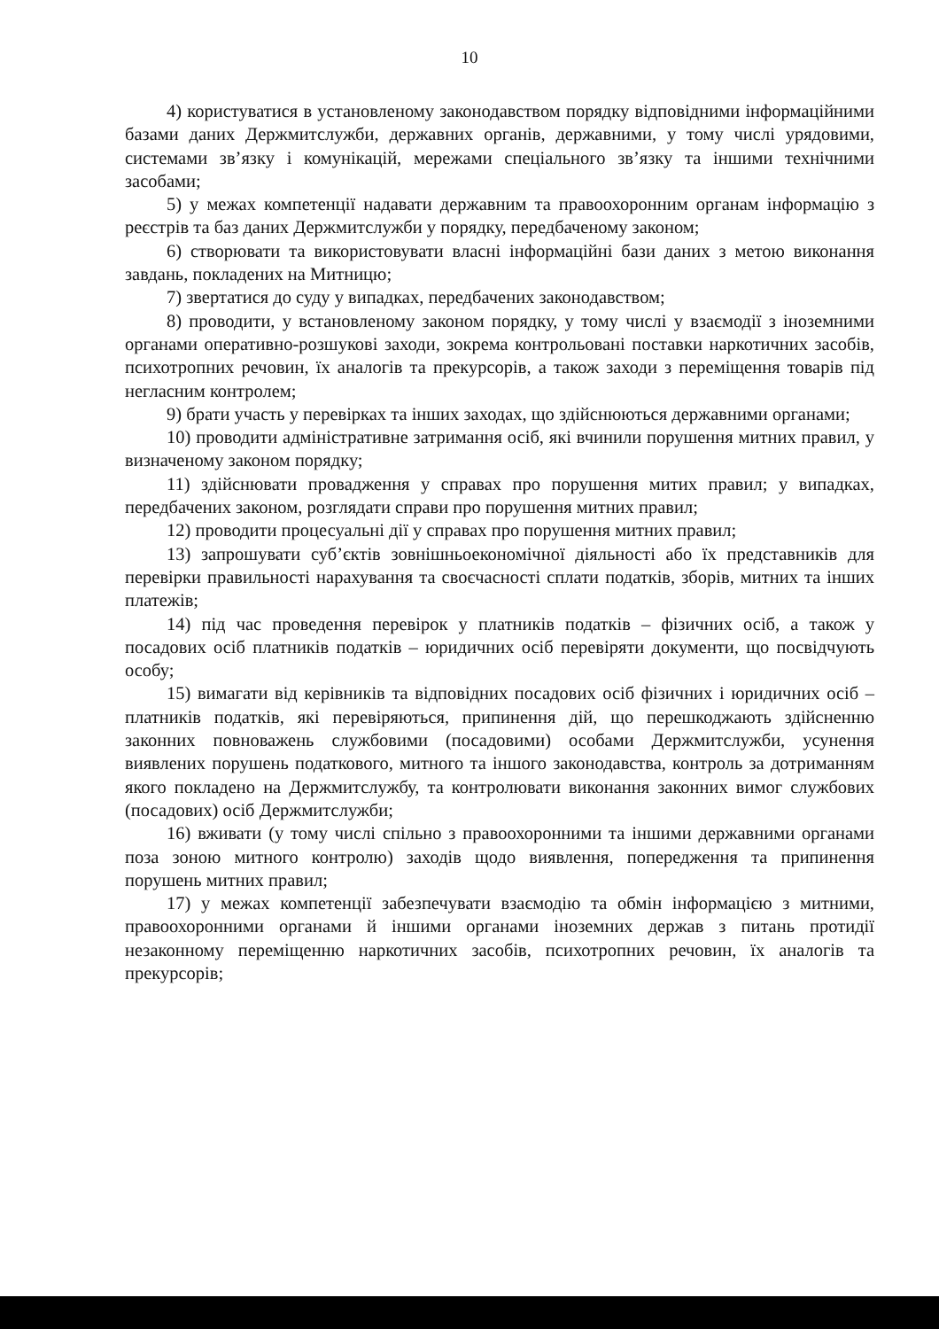10
4) користуватися в установленому законодавством порядку відповідними інформаційними базами даних Держмитслужби, державних органів, державними, у тому числі урядовими, системами зв’язку і комунікацій, мережами спеціального зв’язку та іншими технічними засобами;
5) у межах компетенції надавати державним та правоохоронним органам інформацію з реєстрів та баз даних Держмитслужби у порядку, передбаченому законом;
6) створювати та використовувати власні інформаційні бази даних з метою виконання завдань, покладених на Митницю;
7) звертатися до суду у випадках, передбачених законодавством;
8) проводити, у встановленому законом порядку, у тому числі у взаємодії з іноземними органами оперативно-розшукові заходи, зокрема контрольовані поставки наркотичних засобів, психотропних речовин, їх аналогів та прекурсорів, а також заходи з переміщення товарів під негласним контролем;
9) брати участь у перевірках та інших заходах, що здійснюються державними органами;
10) проводити адміністративне затримання осіб, які вчинили порушення митних правил, у визначеному законом порядку;
11) здійснювати провадження у справах про порушення митих правил; у випадках, передбачених законом, розглядати справи про порушення митних правил;
12) проводити процесуальні дії у справах про порушення митних правил;
13) запрошувати суб’єктів зовнішньоекономічної діяльності або їх представників для перевірки правильності нарахування та своєчасності сплати податків, зборів, митних та інших платежів;
14) під час проведення перевірок у платників податків – фізичних осіб, а також у посадових осіб платників податків – юридичних осіб перевіряти документи, що посвідчують особу;
15) вимагати від керівників та відповідних посадових осіб фізичних і юридичних осіб – платників податків, які перевіряються, припинення дій, що перешкоджають здійсненню законних повноважень службовими (посадовими) особами Держмитслужби, усунення виявлених порушень податкового, митного та іншого законодавства, контроль за дотриманням якого покладено на Держмитслужбу, та контролювати виконання законних вимог службових (посадових) осіб Держмитслужби;
16) вживати (у тому числі спільно з правоохоронними та іншими державними органами поза зоною митного контролю) заходів щодо виявлення, попередження та припинення порушень митних правил;
17) у межах компетенції забезпечувати взаємодію та обмін інформацією з митними, правоохоронними органами й іншими органами іноземних держав з питань протидії незаконному переміщенню наркотичних засобів, психотропних речовин, їх аналогів та прекурсорів;